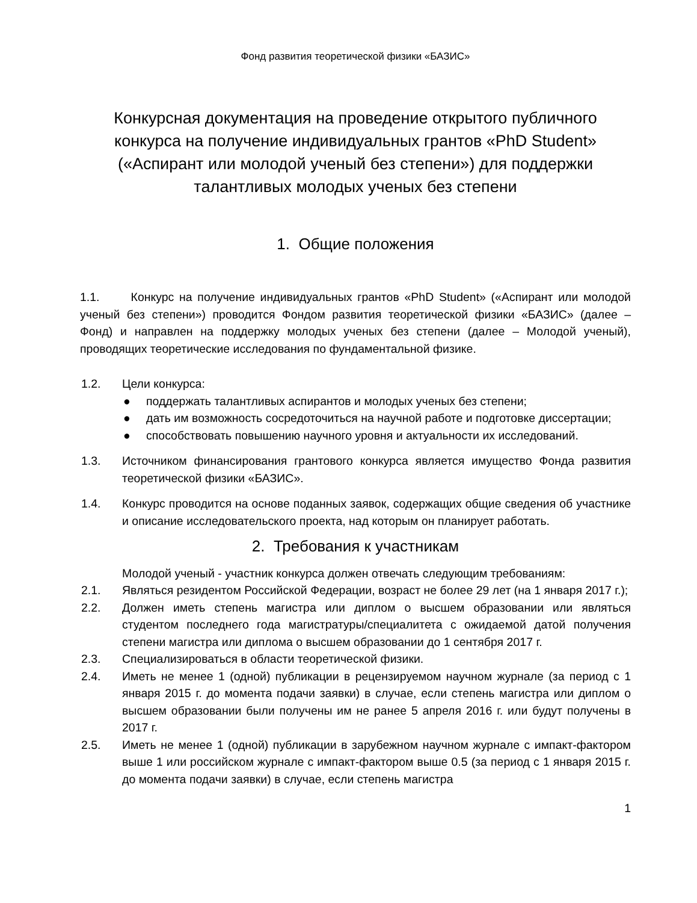Фонд развития теоретической физики «БАЗИС»
Конкурсная документация на проведение открытого публичного конкурса на получение индивидуальных грантов «PhD Student» («Аспирант или молодой ученый без степени») для поддержки талантливых молодых ученых без степени
1. Общие положения
1.1. Конкурс на получение индивидуальных грантов «PhD Student» («Аспирант или молодой ученый без степени») проводится Фондом развития теоретической физики «БАЗИС» (далее – Фонд) и направлен на поддержку молодых ученых без степени (далее – Молодой ученый), проводящих теоретические исследования по фундаментальной физике.
1.2. Цели конкурса:
● поддержать талантливых аспирантов и молодых ученых без степени;
● дать им возможность сосредоточиться на научной работе и подготовке диссертации;
● способствовать повышению научного уровня и актуальности их исследований.
1.3. Источником финансирования грантового конкурса является имущество Фонда развития теоретической физики «БАЗИС».
1.4. Конкурс проводится на основе поданных заявок, содержащих общие сведения об участнике и описание исследовательского проекта, над которым он планирует работать.
2. Требования к участникам
Молодой ученый - участник конкурса должен отвечать следующим требованиям:
2.1. Являться резидентом Российской Федерации, возраст не более 29 лет (на 1 января 2017 г.);
2.2. Должен иметь степень магистра или диплом о высшем образовании или являться студентом последнего года магистратуры/специалитета с ожидаемой датой получения степени магистра или диплома о высшем образовании до 1 сентября 2017 г.
2.3. Специализироваться в области теоретической физики.
2.4. Иметь не менее 1 (одной) публикации в рецензируемом научном журнале (за период с 1 января 2015 г. до момента подачи заявки) в случае, если степень магистра или диплом о высшем образовании были получены им не ранее 5 апреля 2016 г. или будут получены в 2017 г.
2.5. Иметь не менее 1 (одной) публикации в зарубежном научном журнале с импакт-фактором выше 1 или российском журнале с импакт-фактором выше 0.5 (за период с 1 января 2015 г. до момента подачи заявки) в случае, если степень магистра
1